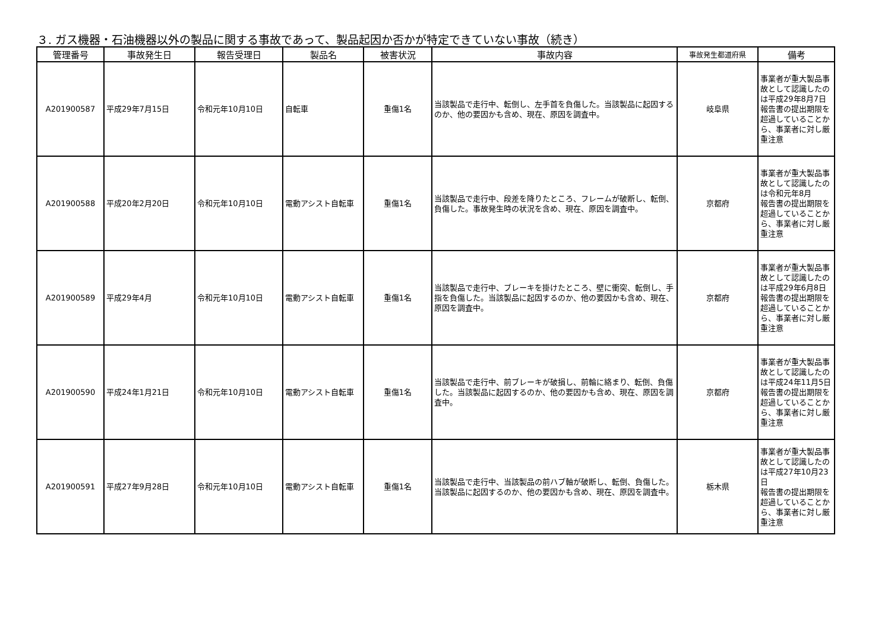３. ガス機器・石油機器以外の製品に関する事故であって、製品起因か否かが特定できていない事故（続き）
| 管理番号 | 事故発生日 | 報告受理日 | 製品名 | 被害状況 | 事故内容 | 事故発生都道府県 | 備考 |
| --- | --- | --- | --- | --- | --- | --- | --- |
| A201900587 | 平成29年7月15日 | 令和元年10月10日 | 自転車 | 重傷1名 | 当該製品で走行中、転倒し、左手首を負傷した。当該製品に起因するのか、他の要因かも含め、現在、原因を調査中。 | 岐阜県 | 事業者が重大製品事故として認識したのは平成29年8月7日 報告書の提出期限を超過していることから、事業者に対し厳重注意 |
| A201900588 | 平成20年2月20日 | 令和元年10月10日 | 電動アシスト自転車 | 重傷1名 | 当該製品で走行中、段差を降りたところ、フレームが破断し、転倒、負傷した。事故発生時の状況を含め、現在、原因を調査中。 | 京都府 | 事業者が重大製品事故として認識したのは令和元年8月 報告書の提出期限を超過していることから、事業者に対し厳重注意 |
| A201900589 | 平成29年4月 | 令和元年10月10日 | 電動アシスト自転車 | 重傷1名 | 当該製品で走行中、ブレーキを掛けたところ、壁に衝突、転倒し、手指を負傷した。当該製品に起因するのか、他の要因かも含め、現在、原因を調査中。 | 京都府 | 事業者が重大製品事故として認識したのは平成29年6月8日 報告書の提出期限を超過していることから、事業者に対し厳重注意 |
| A201900590 | 平成24年1月21日 | 令和元年10月10日 | 電動アシスト自転車 | 重傷1名 | 当該製品で走行中、前ブレーキが破損し、前輪に絡まり、転倒、負傷した。当該製品に起因するのか、他の要因かも含め、現在、原因を調査中。 | 京都府 | 事業者が重大製品事故として認識したのは平成24年11月5日 報告書の提出期限を超過していることから、事業者に対し厳重注意 |
| A201900591 | 平成27年9月28日 | 令和元年10月10日 | 電動アシスト自転車 | 重傷1名 | 当該製品で走行中、当該製品の前ハブ軸が破断し、転倒、負傷した。当該製品に起因するのか、他の要因かも含め、現在、原因を調査中。 | 栃木県 | 事業者が重大製品事故として認識したのは平成27年10月23日 報告書の提出期限を超過していることから、事業者に対し厳重注意 |